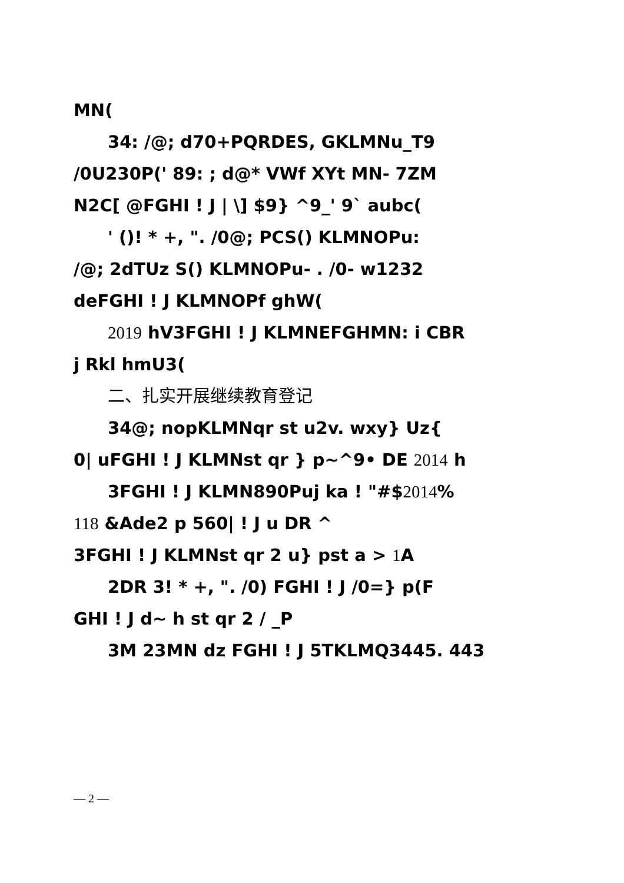MN(
34: /@; d70+PQRDES, GKLMNu_T9
/0U230P(' 89: ; d@* VWf XYt MN- 7ZM
N2C[ @FGHI ! J | \] $9} ^9_' 9` aubc(
' ()! * +, ". /0@; PCS() KLMNOPu:
/@; 2dTUz S() KLMNOPu- . /0- w1232
deFGHI ! J KLMNOPf ghW(
2019 hV3FGHI ! J KLMNEFGHMN: i CBR
j Rkl hmU3(
二、扎实开展继续教育登记
34@; nopKLMNqr st u2v. wxy} Uz{
0| uFGHI ! J KLMNst qr } p~^9• DE 2014 h
3FGHI ! J KLMN890Puj ka ! "#$2014%
118 &Ade2 p 560| ! J u DR ^
3FGHI ! J KLMNst qr 2 u} pst a > 1 A
2DR 3! * +, ". /0) FGHI ! J /0=} p(F
GHI ! J d~ h st qr 2 / _P
3M 23MN dz FGHI ! J 5TKLMQ3445. 443
— 2 —